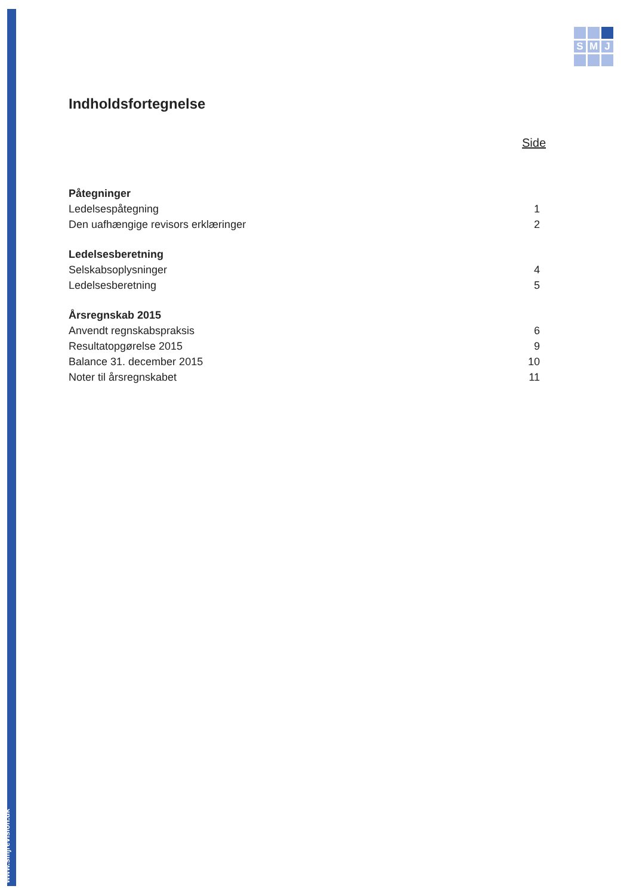www.smjrevision.dk
S
M
J
Indholdsfortegnelse
Side
Påtegninger
Ledelsespåtegning 1
Den uafhængige revisors erklæringer 2
Ledelsesberetning
Selskabsoplysninger 4
Ledelsesberetning 5
Årsregnskab 2015
Anvendt regnskabspraksis 6
Resultatopgørelse 2015 9
Balance 31. december 2015 10
Noter til årsregnskabet 11